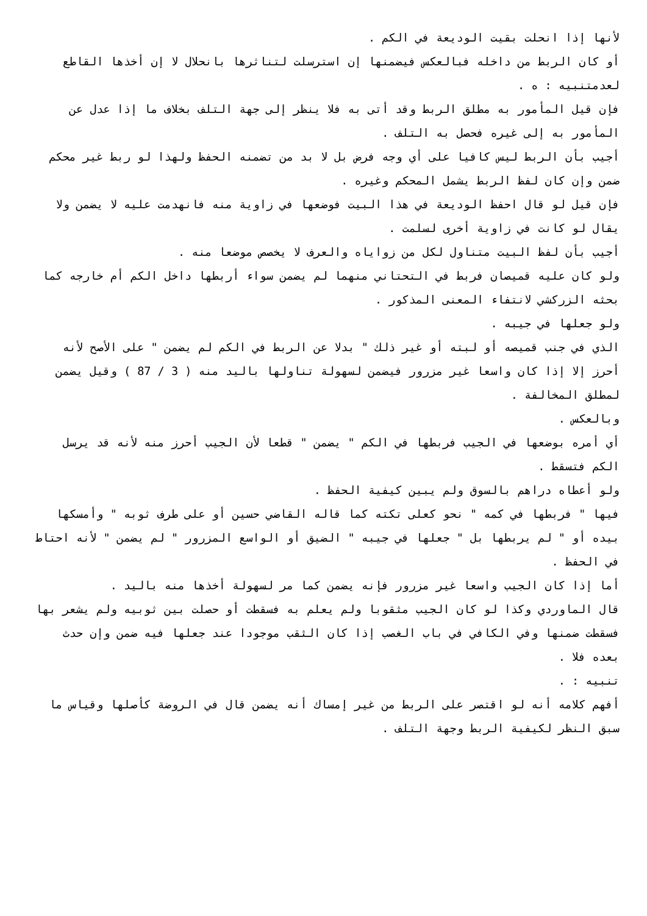لأنها إذا انحلت بقيت الوديعة في الكم .
أو كان الربط من داخله فبالعكس فيضمنها إن استرسلت لتناثرها بانحلال لا إن أخذها القاطع لعدمتنبيه : ه .
فإن قيل المأمور به مطلق الربط وقد أتى به فلا ينظر إلى جهة التلف بخلاف ما إذا عدل عن المأمور به إلى غيره فحصل به التلف .
أجيب بأن الربط ليس كافيا على أي وجه فرض بل لا بد من تضمنه الحفظ ولهذا لو ربط غير محكم ضمن وإن كان لفظ الربط يشمل المحكم وغيره .
فإن قيل لو قال احفظ الوديعة في هذا البيت فوضعها في زاوية منه فانهدمت عليه لا يضمن ولا يقال لو كانت في زاوية أخرى لسلمت .
أجيب بأن لفظ البيت متناول لكل من زواياه والعرف لا يخصص موضعا منه .
ولو كان عليه قميصان فربط في التحتاني منهما لم يضمن سواء أربطها داخل الكم أم خارجه كما بحثه الزركشي لانتفاء المعنى المذكور .
ولو جعلها في جيبه .
الذي في جنب قميصه أو لبته أو غير ذلك " بدلا عن الربط في الكم لم يضمن " على الأصح لأنه أحرز إلا إذا كان واسعا غير مزرور فيضمن لسهولة تناولها باليد منه ( 3 / 87 ) وقيل يضمن لمطلق المخالفة .
وبالعكس .
أي أمره بوضعها في الجيب فربطها في الكم " يضمن " قطعا لأن الجيب أحرز منه لأنه قد يرسل الكم فتسقط .
ولو أعطاه دراهم بالسوق ولم يبين كيفية الحفظ .
فيها " فربطها في كمه " نحو كعلى تكته كما قاله القاضي حسين أو على طرف ثوبه " وأمسكها بيده أو " لم يربطها بل " جعلها في جيبه " الضيق أو الواسع المزرور " لم يضمن " لأنه احتاط في الحفظ .
أما إذا كان الجيب واسعا غير مزرور فإنه يضمن كما مر لسهولة أخذها منه باليد .
قال الماوردي وكذا لو كان الجيب مثقوبا ولم يعلم به فسقطت أو حصلت بين ثوبيه ولم يشعر بها فسقطت ضمنها وفي الكافي في باب الغصب إذا كان الثقب موجودا عند جعلها فيه ضمن وإن حدث بعده فلا .
تنبيه : .
أفهم كلامه أنه لو اقتصر على الربط من غير إمساك أنه يضمن قال في الروضة كأصلها وقياس ما سبق النظر لكيفية الربط وجهة التلف .